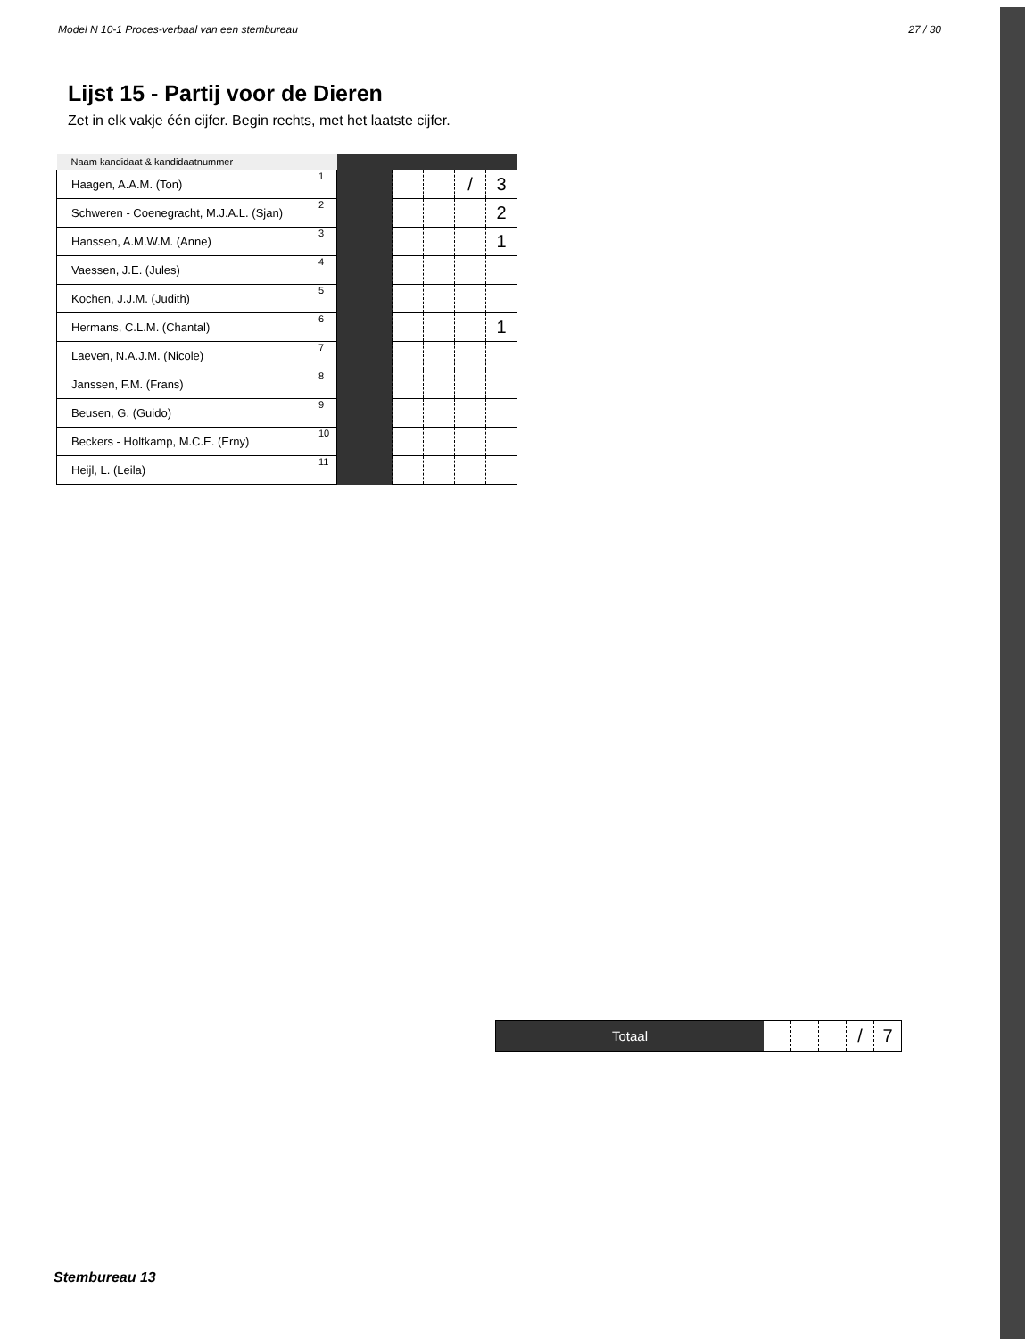Model N 10-1 Proces-verbaal van een stembureau 27 / 30
Lijst 15 - Partij voor de Dieren
Zet in elk vakje één cijfer. Begin rechts, met het laatste cijfer.
| Naam kandidaat & kandidaatnummer | | | | | | |
| --- | --- | --- | --- | --- | --- | --- |
| Haagen, A.A.M. (Ton) | 1 | | | | / | 3 |
| Schweren - Coenegracht, M.J.A.L. (Sjan) | 2 | | | | | 2 |
| Hanssen, A.M.W.M. (Anne) | 3 | | | | | 1 |
| Vaessen, J.E. (Jules) | 4 | | | | | |
| Kochen, J.J.M. (Judith) | 5 | | | | | |
| Hermans, C.L.M. (Chantal) | 6 | | | | | 1 |
| Laeven, N.A.J.M. (Nicole) | 7 | | | | | |
| Janssen, F.M. (Frans) | 8 | | | | | |
| Beusen, G. (Guido) | 9 | | | | | |
| Beckers - Holtkamp, M.C.E. (Erny) | 10 | | | | | |
| Heijl, L. (Leila) | 11 | | | | | |
Totaal
/ 7
Stembureau 13